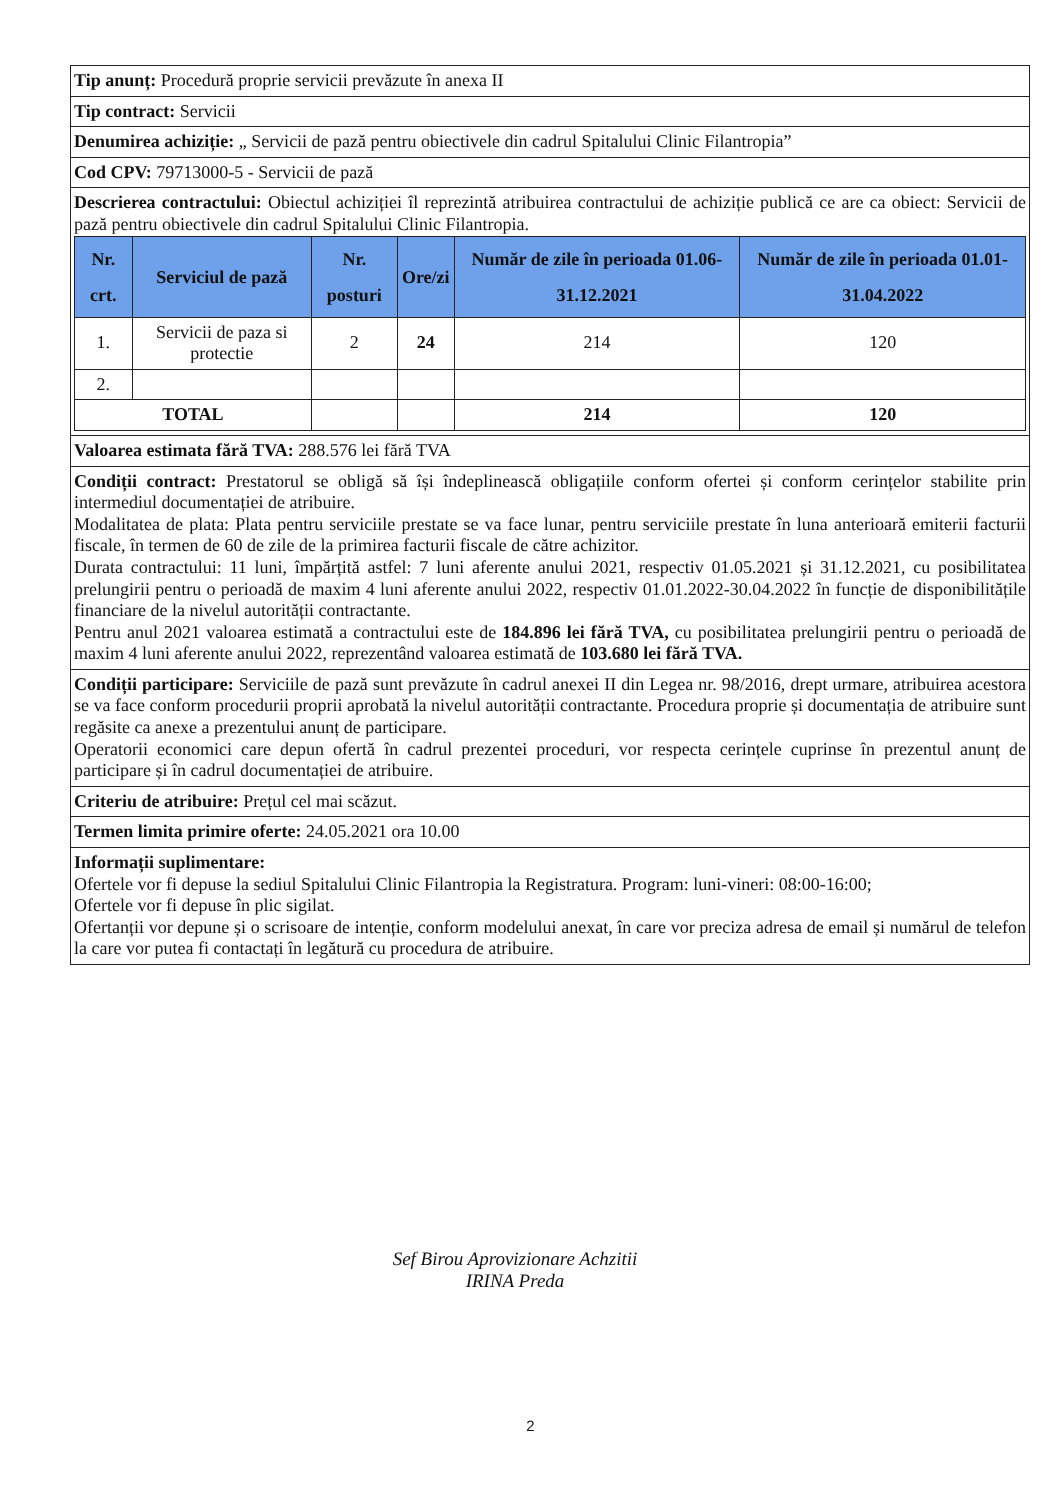Tip anunț: Procedură proprie servicii prevăzute în anexa II
Tip contract: Servicii
Denumirea achiziție: „ Servicii de pază pentru obiectivele din cadrul Spitalului Clinic Filantropia”
Cod CPV: 79713000-5 - Servicii de pază
Descrierea contractului: Obiectul achiziției îl reprezintă atribuirea contractului de achiziție publică ce are ca obiect: Servicii de pază pentru obiectivele din cadrul Spitalului Clinic Filantropia.
| Nr. crt. | Serviciul de pază | Nr. posturi | Ore/zi | Număr de zile în perioada 01.06-31.12.2021 | Număr de zile în perioada 01.01-31.04.2022 |
| --- | --- | --- | --- | --- | --- |
| 1. | Servicii de paza si protectie | 2 | 24 | 214 | 120 |
| 2. | | | | | |
| TOTAL | | | | 214 | 120 |
Valoarea estimata fără TVA: 288.576 lei fără TVA
Condiții contract: Prestatorul se obligă să își îndeplinească obligațiile conform ofertei și conform cerințelor stabilite prin intermediul documentației de atribuire.
Modalitatea de plata: Plata pentru serviciile prestate se va face lunar, pentru serviciile prestate în luna anterioară emiterii facturii fiscale, în termen de 60 de zile de la primirea facturii fiscale de către achizitor.
Durata contractului: 11 luni, împărțită astfel: 7 luni aferente anului 2021, respectiv 01.05.2021 și 31.12.2021, cu posibilitatea prelungirii pentru o perioadă de maxim 4 luni aferente anului 2022, respectiv 01.01.2022-30.04.2022 în funcție de disponibilitățile financiare de la nivelul autorității contractante.
Pentru anul 2021 valoarea estimată a contractului este de 184.896 lei fără TVA, cu posibilitatea prelungirii pentru o perioadă de maxim 4 luni aferente anului 2022, reprezentând valoarea estimată de 103.680 lei fără TVA.
Condiții participare: Serviciile de pază sunt prevăzute în cadrul anexei II din Legea nr. 98/2016, drept urmare, atribuirea acestora se va face conform procedurii proprii aprobată la nivelul autorității contractante. Procedura proprie și documentația de atribuire sunt regăsite ca anexe a prezentului anunț de participare.
Operatorii economici care depun ofertă în cadrul prezentei proceduri, vor respecta cerințele cuprinse în prezentul anunț de participare și în cadrul documentației de atribuire.
Criteriu de atribuire: Prețul cel mai scăzut.
Termen limita primire oferte: 24.05.2021 ora 10.00
Informații suplimentare:
Ofertele vor fi depuse la sediul Spitalului Clinic Filantropia la Registratura. Program: luni-vineri: 08:00-16:00;
Ofertele vor fi depuse în plic sigilat.
Ofertanții vor depune și o scrisoare de intenție, conform modelului anexat, în care vor preciza adresa de email și numărul de telefon la care vor putea fi contactați în legătură cu procedura de atribuire.
Sef Birou Aprovizionare Achzitii
IRINA Preda
2